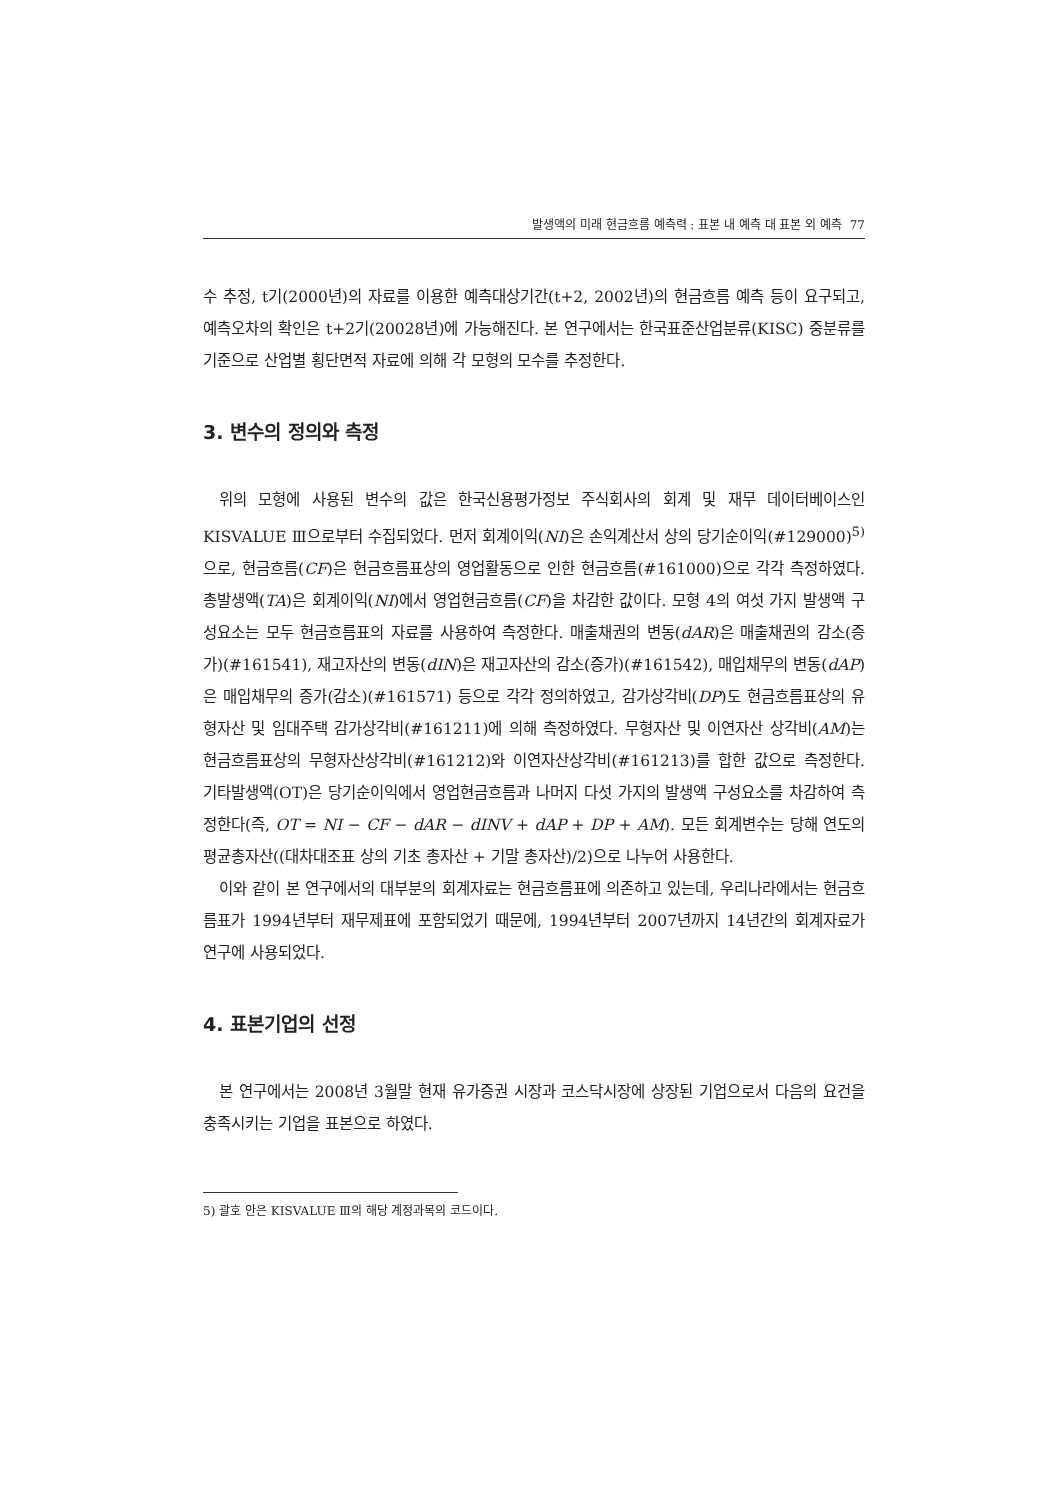발생액의 미래 현금흐름 예측력 : 표본 내 예측 대 표본 외 예측 77
수 추정, t기(2000년)의 자료를 이용한 예측대상기간(t+2, 2002년)의 현금흐름 예측 등이 요구되고, 예측오차의 확인은 t+2기(20028년)에 가능해진다. 본 연구에서는 한국표준산업분류(KISC) 중분류를 기준으로 산업별 횡단면적 자료에 의해 각 모형의 모수를 추정한다.
3. 변수의 정의와 측정
위의 모형에 사용된 변수의 값은 한국신용평가정보 주식회사의 회계 및 재무 데이터베이스인 KISVALUE Ⅲ으로부터 수집되었다. 먼저 회계이익(NI)은 손익계산서 상의 당기순이익(#129000)<sup>5)</sup>으로, 현금흐름(CF)은 현금흐름표상의 영업활동으로 인한 현금흐름(#161000)으로 각각 측정하였다. 총발생액(TA)은 회계이익(NI)에서 영업현금흐름(CF)을 차감한 값이다. 모형 4의 여섯 가지 발생액 구성요소는 모두 현금흐름표의 자료를 사용하여 측정한다. 매출채권의 변동(dAR)은 매출채권의 감소(증가)(#161541), 재고자산의 변동(dIN)은 재고자산의 감소(증가)(#161542), 매입채무의 변동(dAP)은 매입채무의 증가(감소)(#161571) 등으로 각각 정의하였고, 감가상각비(DP)도 현금흐름표상의 유형자산 및 임대주택 감가상각비(#161211)에 의해 측정하였다. 무형자산 및 이연자산 상각비(AM)는 현금흐름표상의 무형자산상각비(#161212)와 이연자산상각비(#161213)를 합한 값으로 측정한다. 기타발생액(OT)은 당기순이익에서 영업현금흐름과 나머지 다섯 가지의 발생액 구성요소를 차감하여 측정한다(즉, OT = NI − CF − dAR − dINV + dAP + DP + AM). 모든 회계변수는 당해 연도의 평균총자산((대차대조표 상의 기초 총자산 + 기말 총자산)/2)으로 나누어 사용한다.
이와 같이 본 연구에서의 대부분의 회계자료는 현금흐름표에 의존하고 있는데, 우리나라에서는 현금흐름표가 1994년부터 재무제표에 포함되었기 때문에, 1994년부터 2007년까지 14년간의 회계자료가 연구에 사용되었다.
4. 표본기업의 선정
본 연구에서는 2008년 3월말 현재 유가증권 시장과 코스닥시장에 상장된 기업으로서 다음의 요건을 충족시키는 기업을 표본으로 하였다.
5) 괄호 안은 KISVALUE Ⅲ의 해당 계정과목의 코드이다.